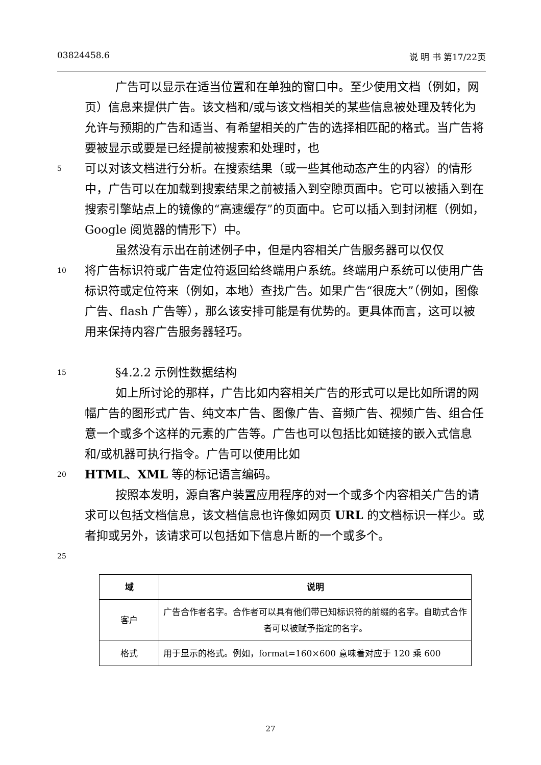03824458.6 说 明 书 第17/22页
广告可以显示在适当位置和在单独的窗口中。至少使用文档（例如，网页）信息来提供广告。该文档和/或与该文档相关的某些信息被处理及转化为允许与预期的广告和适当、有希望相关的广告的选择相匹配的格式。当广告将要被显示或要是已经提前被搜索和处理时，也
5 可以对该文档进行分析。在搜索结果（或一些其他动态产生的内容）的情形中，广告可以在加载到搜索结果之前被插入到空隙页面中。它可以被插入到在搜索引擎站点上的镜像的“高速缓存”的页面中。它可以插入到封闭框（例如，Google 阅览器的情形下）中。
虽然没有示出在前述例子中，但是内容相关广告服务器可以仅仅
10 将广告标识符或广告定位符返回给终端用户系统。终端用户系统可以使用广告标识符或定位符来（例如，本地）查找广告。如果广告“很庞大”（例如，图像广告、flash 广告等），那么该安排可能是有优势的。更具体而言，这可以被用来保持内容广告服务器轻巧。
15 §4.2.2 示例性数据结构
如上所讨论的那样，广告比如内容相关广告的形式可以是比如所谓的网幅广告的图形式广告、纯文本广告、图像广告、音频广告、视频广告、组合任意一个或多个这样的元素的广告等。广告也可以包括比如链接的嵌入式信息和/或机器可执行指令。广告可以使用比如
20 HTML、XML 等的标记语言编码。
按照本发明，源自客户装置应用程序的对一个或多个内容相关广告的请求可以包括文档信息，该文档信息也许像如网页 URL 的文档标识一样少。或者抑或另外，该请求可以包括如下信息片断的一个或多个。
25
| 域 | 说明 |
| --- | --- |
| 客户 | 广告合作者名字。合作者可以具有他们带已知标识符的前缀的名字。自助式合作者可以被赋予指定的名字。 |
| 格式 | 用于显示的格式。例如，format=160×600 意味着对应于 120 乘 600 |
27